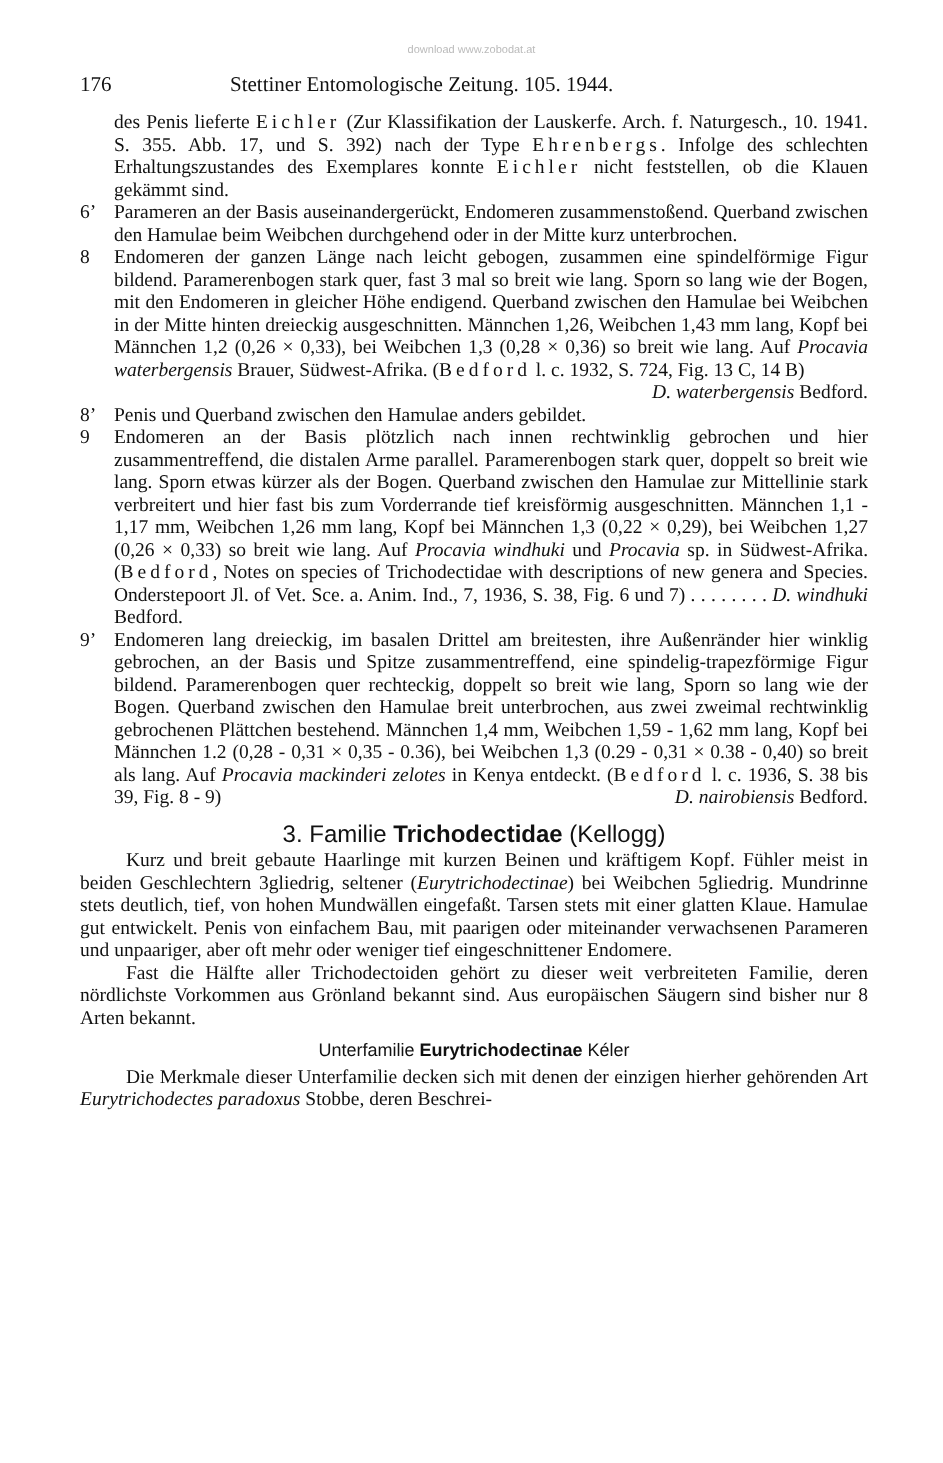download www.zobodat.at
176 Stettiner Entomologische Zeitung. 105. 1944.
des Penis lieferte Eichler (Zur Klassifikation der Lauskerfe. Arch. f. Naturgesch., 10. 1941. S. 355. Abb. 17, und S. 392) nach der Type Ehrenbergs. Infolge des schlechten Erhaltungszustandes des Exemplares konnte Eichler nicht feststellen, ob die Klauen gekämmt sind.
6’ Parameren an der Basis auseinandergerückt, Endomeren zusammenstoßend. Querband zwischen den Hamulae beim Weibchen durchgehend oder in der Mitte kurz unterbrochen.
8 Endomeren der ganzen Länge nach leicht gebogen, zusammen eine spindelförmige Figur bildend. Paramerenbogen stark quer, fast 3 mal so breit wie lang. Sporn so lang wie der Bogen, mit den Endomeren in gleicher Höhe endigend. Querband zwischen den Hamulae bei Weibchen in der Mitte hinten dreieckig ausgeschnitten. Männchen 1,26, Weibchen 1,43 mm lang, Kopf bei Männchen 1,2 (0,26 × 0,33), bei Weibchen 1,3 (0,28 × 0,36) so breit wie lang. Auf Procavia waterbergensis Brauer, Südwest-Afrika. (Bedford l. c. 1932, S. 724, Fig. 13 C, 14 B)
D. waterbergensis Bedford.
8’ Penis und Querband zwischen den Hamulae anders gebildet.
9 Endomeren an der Basis plötzlich nach innen rechtwinklig gebrochen und hier zusammentreffend, die distalen Arme parallel. Paramerenbogen stark quer, doppelt so breit wie lang. Sporn etwas kürzer als der Bogen. Querband zwischen den Hamulae zur Mittellinie stark verbreitert und hier fast bis zum Vorderrande tief kreisförmig ausgeschnitten. Männchen 1,1 - 1,17 mm, Weibchen 1,26 mm lang, Kopf bei Männchen 1,3 (0,22 × 0,29), bei Weibchen 1,27 (0,26 × 0,33) so breit wie lang. Auf Procavia windhuki und Procavia sp. in Südwest-Afrika. (Bedford, Notes on species of Trichodectidae with descriptions of new genera and Species. Onderstepoort Jl. of Vet. Sce. a. Anim. Ind., 7, 1936, S. 38, Fig. 6 und 7) . . . . . . . . D. windhuki Bedford.
9’ Endomeren lang dreieckig, im basalen Drittel am breitesten, ihre Außenränder hier winklig gebrochen, an der Basis und Spitze zusammentreffend, eine spindelig-trapezförmige Figur bildend. Paramerenbogen quer rechteckig, doppelt so breit wie lang, Sporn so lang wie der Bogen. Querband zwischen den Hamulae breit unterbrochen, aus zwei zweimal rechtwinklig gebrochenen Plättchen bestehend. Männchen 1,4 mm, Weibchen 1,59 - 1,62 mm lang, Kopf bei Männchen 1.2 (0,28 - 0,31 × 0,35 - 0.36), bei Weibchen 1,3 (0.29 - 0,31 × 0.38 - 0,40) so breit als lang. Auf Procavia mackinderi zelotes in Kenya entdeckt. (Bedford l. c. 1936, S. 38 bis 39, Fig. 8 - 9) D. nairobiensis Bedford.
3. Familie Trichodectidae (Kellogg)
Kurz und breit gebaute Haarlinge mit kurzen Beinen und kräftigem Kopf. Fühler meist in beiden Geschlechtern 3gliedrig, seltener (Eurytrichodectinae) bei Weibchen 5gliedrig. Mundrinne stets deutlich, tief, von hohen Mundwällen eingefaßt. Tarsen stets mit einer glatten Klaue. Hamulae gut entwickelt. Penis von einfachem Bau, mit paarigen oder miteinander verwachsenen Parameren und unpaariger, aber oft mehr oder weniger tief eingeschnittener Endomere.
Fast die Hälfte aller Trichodectoiden gehört zu dieser weit verbreiteten Familie, deren nördlichste Vorkommen aus Grönland bekannt sind. Aus europäischen Säugern sind bisher nur 8 Arten bekannt.
Unterfamilie Eurytrichodectinae Kéler
Die Merkmale dieser Unterfamilie decken sich mit denen der einzigen hierher gehörenden Art Eurytrichodectes paradoxus Stobbe, deren Beschrei-